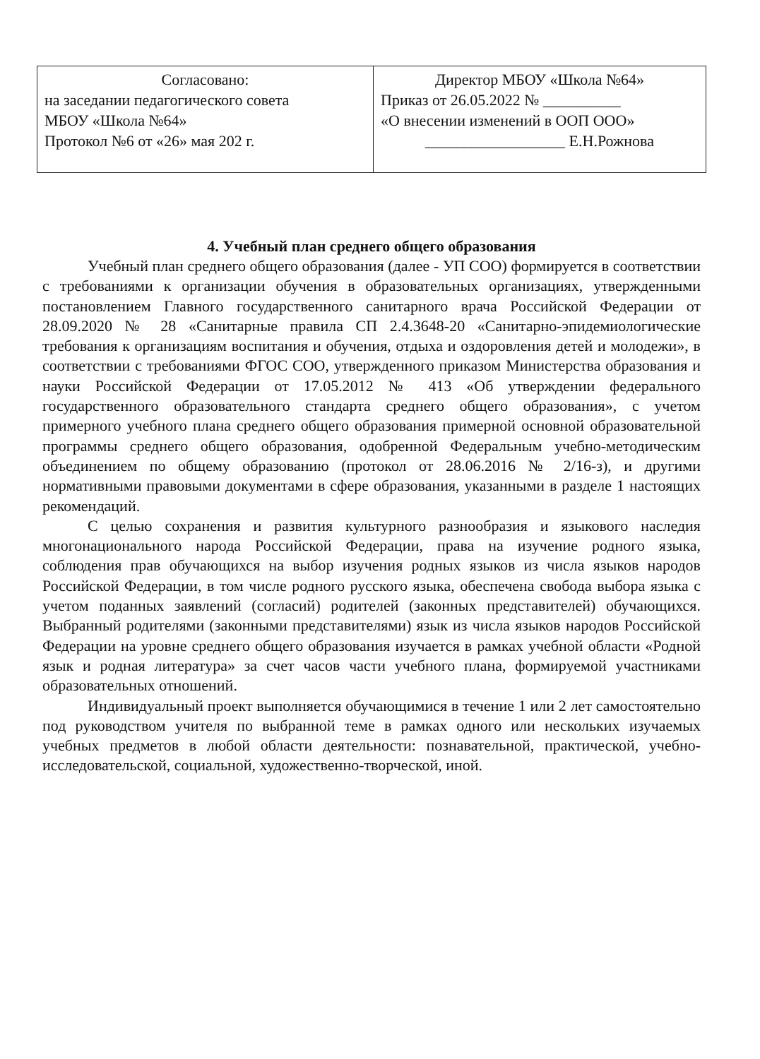| Согласовано: на заседании педагогического совета МБОУ «Школа №64» Протокол №6 от «26» мая 202 г. | Директор МБОУ «Школа №64» Приказ от 26.05.2022 № __________ «О внесении изменений в ООП ООО» __________________ Е.Н.Рожнова |
4. Учебный план среднего общего образования
Учебный план среднего общего образования (далее - УП СОО) формируется в соответствии с требованиями к организации обучения в образовательных организациях, утвержденными постановлением Главного государственного санитарного врача Российской Федерации от 28.09.2020 № 28 «Санитарные правила СП 2.4.3648-20 «Санитарно-эпидемиологические требования к организациям воспитания и обучения, отдыха и оздоровления детей и молодежи», в соответствии с требованиями ФГОС СОО, утвержденного приказом Министерства образования и науки Российской Федерации от 17.05.2012 № 413 «Об утверждении федерального государственного образовательного стандарта среднего общего образования», с учетом примерного учебного плана среднего общего образования примерной основной образовательной программы среднего общего образования, одобренной Федеральным учебно-методическим объединением по общему образованию (протокол от 28.06.2016 № 2/16-з), и другими нормативными правовыми документами в сфере образования, указанными в разделе 1 настоящих рекомендаций.
С целью сохранения и развития культурного разнообразия и языкового наследия многонационального народа Российской Федерации, права на изучение родного языка, соблюдения прав обучающихся на выбор изучения родных языков из числа языков народов Российской Федерации, в том числе родного русского языка, обеспечена свобода выбора языка с учетом поданных заявлений (согласий) родителей (законных представителей) обучающихся. Выбранный родителями (законными представителями) язык из числа языков народов Российской Федерации на уровне среднего общего образования изучается в рамках учебной области «Родной язык и родная литература» за счет часов части учебного плана, формируемой участниками образовательных отношений.
Индивидуальный проект выполняется обучающимися в течение 1 или 2 лет самостоятельно под руководством учителя по выбранной теме в рамках одного или нескольких изучаемых учебных предметов в любой области деятельности: познавательной, практической, учебно-исследовательской, социальной, художественно-творческой, иной.